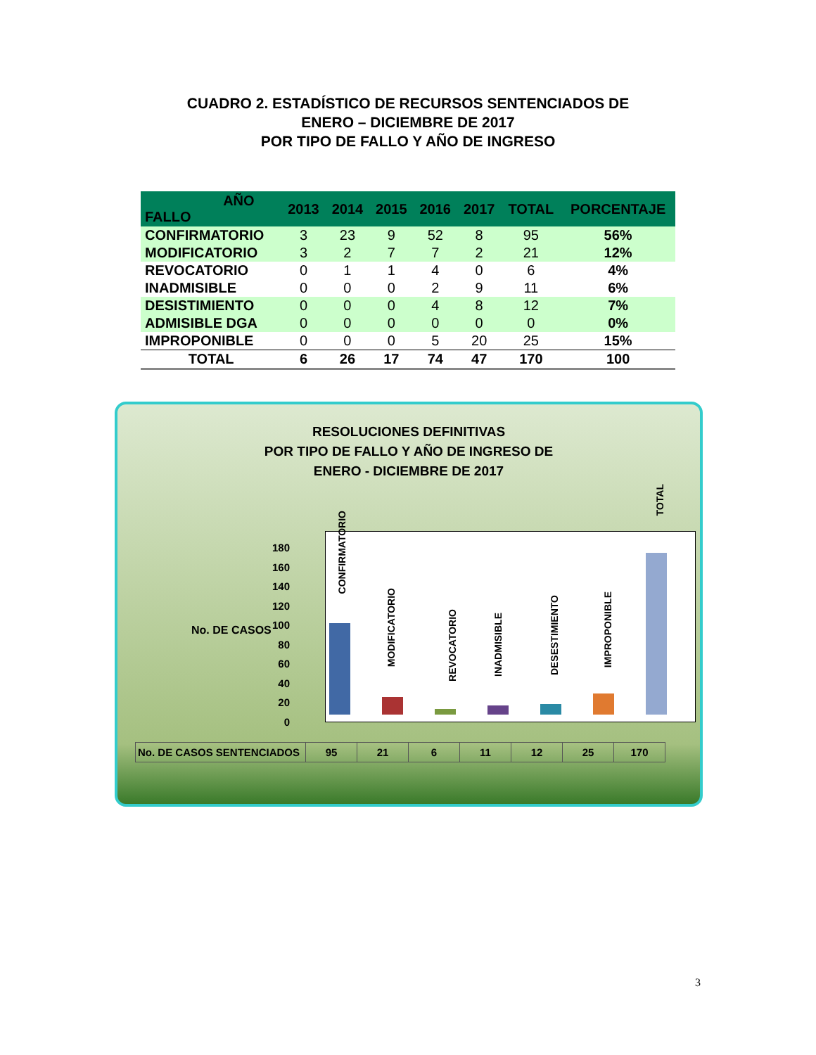CUADRO 2. ESTADÍSTICO DE RECURSOS SENTENCIADOS DE
ENERO – DICIEMBRE DE 2017
POR TIPO DE FALLO Y AÑO DE INGRESO
| AÑO FALLO | 2013 | 2014 | 2015 | 2016 | 2017 | TOTAL | PORCENTAJE |
| --- | --- | --- | --- | --- | --- | --- | --- |
| CONFIRMATORIO | 3 | 23 | 9 | 52 | 8 | 95 | 56% |
| MODIFICATORIO | 3 | 2 | 7 | 7 | 2 | 21 | 12% |
| REVOCATORIO | 0 | 1 | 1 | 4 | 0 | 6 | 4% |
| INADMISIBLE | 0 | 0 | 0 | 2 | 9 | 11 | 6% |
| DESISTIMIENTO | 0 | 0 | 0 | 4 | 8 | 12 | 7% |
| ADMISIBLE DGA | 0 | 0 | 0 | 0 | 0 | 0 | 0% |
| IMPROPONIBLE | 0 | 0 | 0 | 5 | 20 | 25 | 15% |
| TOTAL | 6 | 26 | 17 | 74 | 47 | 170 | 100 |
RESOLUCIONES DEFINITIVAS
POR TIPO DE FALLO Y AÑO DE INGRESO DE
ENERO - DICIEMBRE DE 2017
No. DE CASOS
180
160
140
120
100
80
60
40
20
0
CONFIRMATORIO
MODIFICATORIO
REVOCATORIO
INADMISIBLE
DESESTIMIENTO
IMPROPONIBLE
TOTAL
| No. DE CASOS SENTENCIADOS | 95 | 21 | 6 | 11 | 12 | 25 | 170 |
3